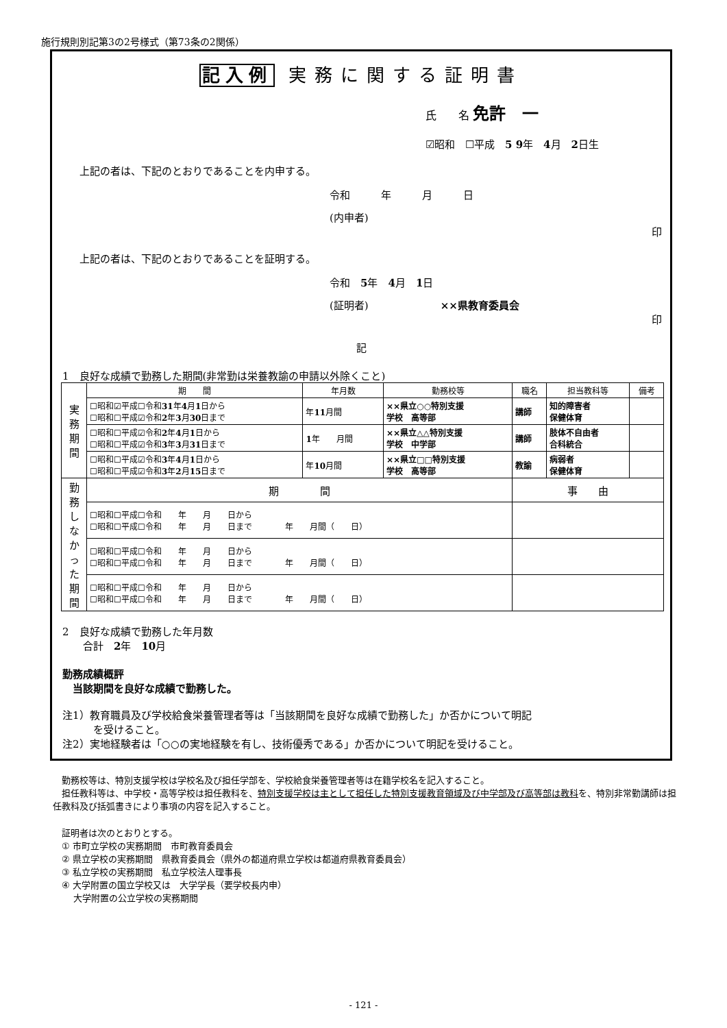施行規則別記第3の2号様式（第73条の2関係）
記入例 実務に関する証明書
氏　　名 免許　一
☑昭和　☐平成　5 9年　4月　2日生
上記の者は、下記のとおりであることを内申する。
令和　　　年　　　月　　　日
(内申者)
印
上記の者は、下記のとおりであることを証明する。
令和　5年　4月　1日
(証明者)　　　　　　　××県教育委員会
印
記
1　良好な成績で勤務した期間(非常勤は栄養教諭の申請以外除くこと)
| 実 務 期 間 | 期 間 | 年月数 | 勤務校等 | 職名 | 担当教科等 | 備考 |
| | ☐昭和☑平成☐令和 31 年 4 月 1 日から ☐昭和☐平成☑令和 2 年 3 月 30 日まで | 年 11 月間 | ××県立○○特別支援 学校 高等部 | 講師 | 知的障害者 保健体育 | |
| | ☐昭和☐平成☑令和 2 年 4 月 1 日から ☐昭和☐平成☑令和 3 年 3 月 31 日まで | 1 年 月間 | ××県立△△特別支援 学校 中学部 | 講師 | 肢体不自由者 合科統合 | |
| | ☐昭和☐平成☑令和 3 年 4 月 1 日から ☐昭和☐平成☑令和 3 年 2 月 15 日まで | 年 10 月間 | ××県立□□特別支援 学校 高等部 | 教諭 | 病弱者 保健体育 | |
| 勤 務 し な か っ た 期 間 | 期 間 | | | 事 由 | | |
| | ☐昭和☐平成☐令和 年 月 日から ☐昭和☐平成☐令和 年 月 日まで 年 月間（ 日） | | | | | |
| | ☐昭和☐平成☐令和 年 月 日から ☐昭和☐平成☐令和 年 月 日まで 年 月間（ 日） | | | | | |
| | ☐昭和☐平成☐令和 年 月 日から ☐昭和☐平成☐令和 年 月 日まで 年 月間（ 日） | | | | | |
2　良好な成績で勤務した年月数
　　合計　2年　10月
勤務成績概評
　当該期間を良好な成績で勤務した。
注1）教育職員及び学校給食栄養管理者等は「当該期間を良好な成績で勤務した」か否かについて明記
　　　を受けること。
注2）実地経験者は「○○の実地経験を有し、技術優秀である」か否かについて明記を受けること。
　勤務校等は、特別支援学校は学校名及び担任学部を、学校給食栄養管理者等は在籍学校名を記入すること。
　担任教科等は、中学校・高等学校は担任教科を、特別支援学校は主として担任した特別支援教育領域及び中学部及び高等部は教科を、特別非常勤講師は担任教科及び括弧書きにより事項の内容を記入すること。
　証明者は次のとおりとする。
　① 市町立学校の実務期間　市町教育委員会
　② 県立学校の実務期間　県教育委員会（県外の都道府県立学校は都道府県教育委員会）
　③ 私立学校の実務期間　私立学校法人理事長
　④ 大学附置の国立学校又は　大学学長（要学校長内申）
　　 大学附置の公立学校の実務期間
- 121 -